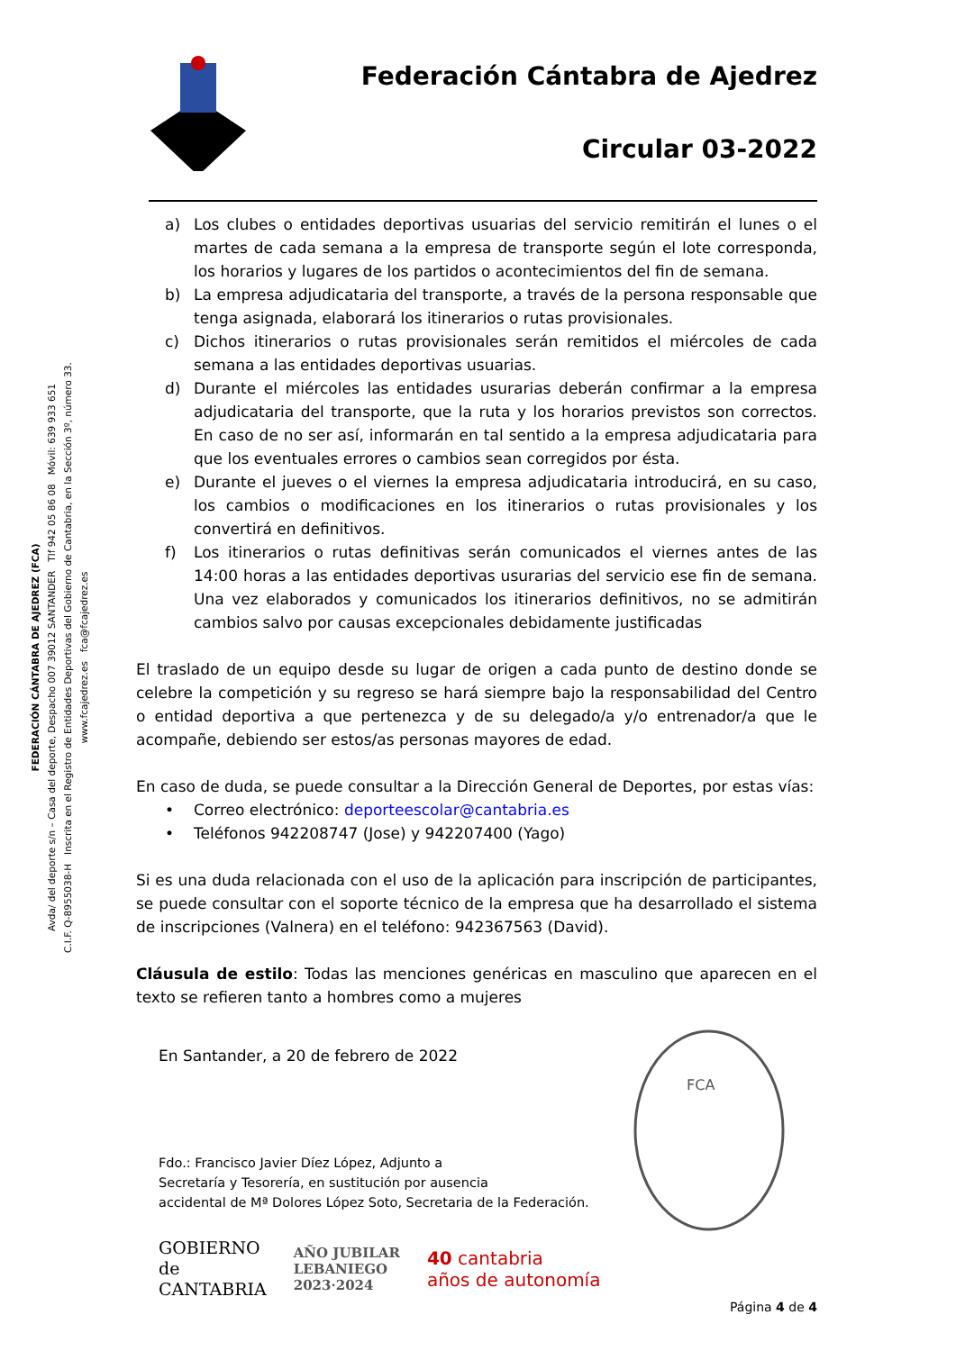FEDERACIÓN CÁNTABRA DE AJEDREZ (FCA)
Avda/ del deporte s/n – Casa del deporte, Despacho 007 39012 SANTANDER Tlf 942 05 86 08 Móvil: 639 933 651
C.I.F. Q-8955038-H Inscrita en el Registro de Entidades Deportivas del Gobierno de Cantabria, en la Sección 3º, número 33.
www.fcajedrez.es fca@fcajedrez.es
Federación Cántabra de Ajedrez
Circular 03-2022
a) Los clubes o entidades deportivas usuarias del servicio remitirán el lunes o el martes de cada semana a la empresa de transporte según el lote corresponda, los horarios y lugares de los partidos o acontecimientos del fin de semana.
b) La empresa adjudicataria del transporte, a través de la persona responsable que tenga asignada, elaborará los itinerarios o rutas provisionales.
c) Dichos itinerarios o rutas provisionales serán remitidos el miércoles de cada semana a las entidades deportivas usuarias.
d) Durante el miércoles las entidades usurarias deberán confirmar a la empresa adjudicataria del transporte, que la ruta y los horarios previstos son correctos. En caso de no ser así, informarán en tal sentido a la empresa adjudicataria para que los eventuales errores o cambios sean corregidos por ésta.
e) Durante el jueves o el viernes la empresa adjudicataria introducirá, en su caso, los cambios o modificaciones en los itinerarios o rutas provisionales y los convertirá en definitivos.
f) Los itinerarios o rutas definitivas serán comunicados el viernes antes de las 14:00 horas a las entidades deportivas usurarias del servicio ese fin de semana. Una vez elaborados y comunicados los itinerarios definitivos, no se admitirán cambios salvo por causas excepcionales debidamente justificadas
El traslado de un equipo desde su lugar de origen a cada punto de destino donde se celebre la competición y su regreso se hará siempre bajo la responsabilidad del Centro o entidad deportiva a que pertenezca y de su delegado/a y/o entrenador/a que le acompañe, debiendo ser estos/as personas mayores de edad.
En caso de duda, se puede consultar a la Dirección General de Deportes, por estas vías:
• Correo electrónico: deporteescolar@cantabria.es
• Teléfonos 942208747 (Jose) y 942207400 (Yago)
Si es una duda relacionada con el uso de la aplicación para inscripción de participantes, se puede consultar con el soporte técnico de la empresa que ha desarrollado el sistema de inscripciones (Valnera) en el teléfono: 942367563 (David).
Cláusula de estilo: Todas las menciones genéricas en masculino que aparecen en el texto se refieren tanto a hombres como a mujeres
En Santander, a 20 de febrero de 2022
Fdo.: Francisco Javier Díez López, Adjunto a
Secretaría y Tesorería, en sustitución por ausencia
accidental de Mª Dolores López Soto, Secretaria de la Federación.
GOBIERNO
de
CANTABRIA
AÑO JUBILAR
LEBANIEGO
2023·2024
40 cantabria
años de autonomía
Página 4 de 4
FCA